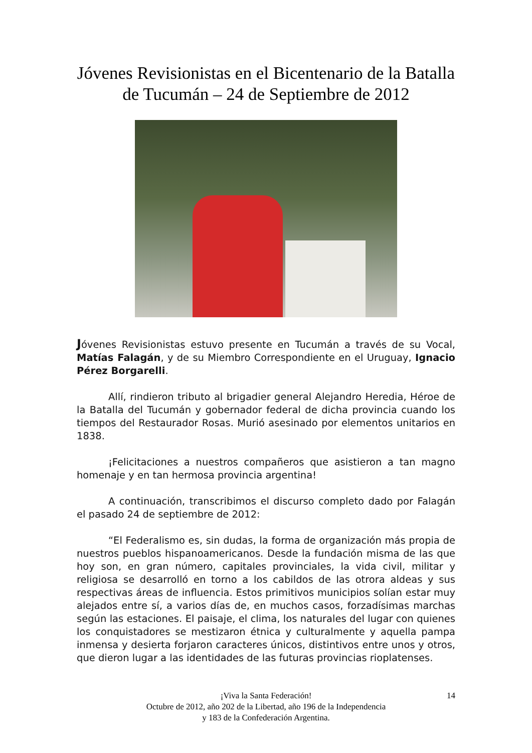Jóvenes Revisionistas en el Bicentenario de la Batalla de Tucumán – 24 de Septiembre de 2012
Jóvenes Revisionistas estuvo presente en Tucumán a través de su Vocal, Matías Falagán, y de su Miembro Correspondiente en el Uruguay, Ignacio Pérez Borgarelli.
Allí, rindieron tributo al brigadier general Alejandro Heredia, Héroe de la Batalla del Tucumán y gobernador federal de dicha provincia cuando los tiempos del Restaurador Rosas. Murió asesinado por elementos unitarios en 1838.
¡Felicitaciones a nuestros compañeros que asistieron a tan magno homenaje y en tan hermosa provincia argentina!
A continuación, transcribimos el discurso completo dado por Falagán el pasado 24 de septiembre de 2012:
“El Federalismo es, sin dudas, la forma de organización más propia de nuestros pueblos hispanoamericanos. Desde la fundación misma de las que hoy son, en gran número, capitales provinciales, la vida civil, militar y religiosa se desarrolló en torno a los cabildos de las otrora aldeas y sus respectivas áreas de influencia. Estos primitivos municipios solían estar muy alejados entre sí, a varios días de, en muchos casos, forzadísimas marchas según las estaciones. El paisaje, el clima, los naturales del lugar con quienes los conquistadores se mestizaron étnica y culturalmente y aquella pampa inmensa y desierta forjaron caracteres únicos, distintivos entre unos y otros, que dieron lugar a las identidades de las futuras provincias rioplatenses.
14 ¡Viva la Santa Federación!
Octubre de 2012, año 202 de la Libertad, año 196 de la Independencia
y 183 de la Confederación Argentina.